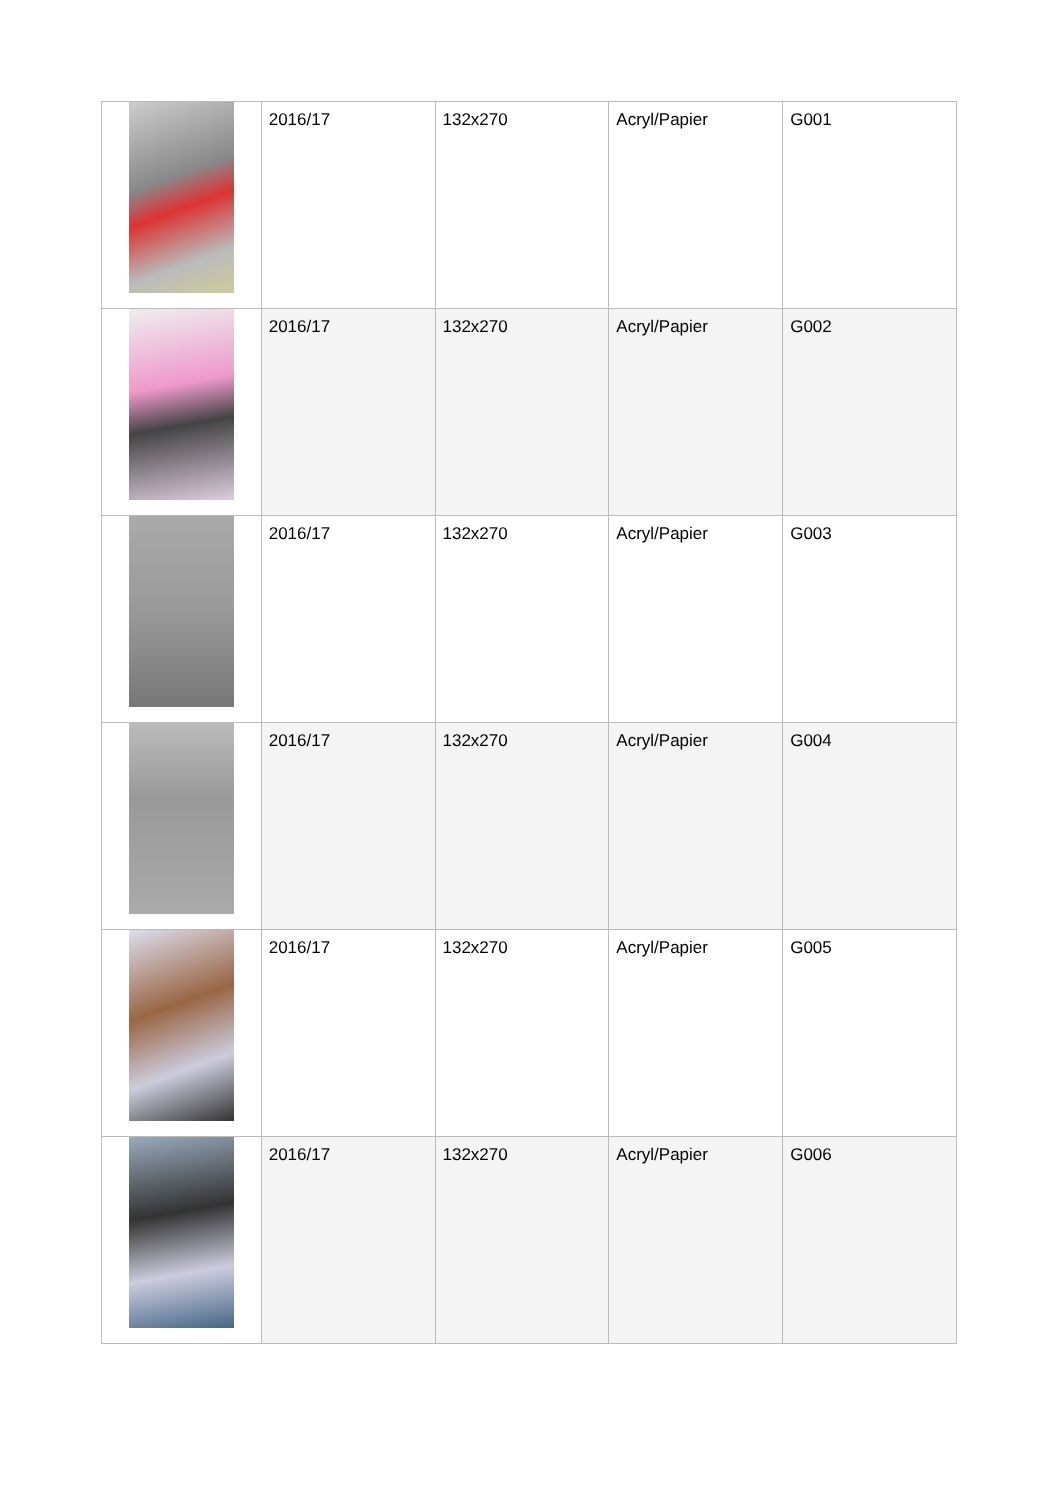| | 2016/17 | 132x270 | Acryl/Papier | G001 |
| | 2016/17 | 132x270 | Acryl/Papier | G002 |
| | 2016/17 | 132x270 | Acryl/Papier | G003 |
| | 2016/17 | 132x270 | Acryl/Papier | G004 |
| | 2016/17 | 132x270 | Acryl/Papier | G005 |
| | 2016/17 | 132x270 | Acryl/Papier | G006 |